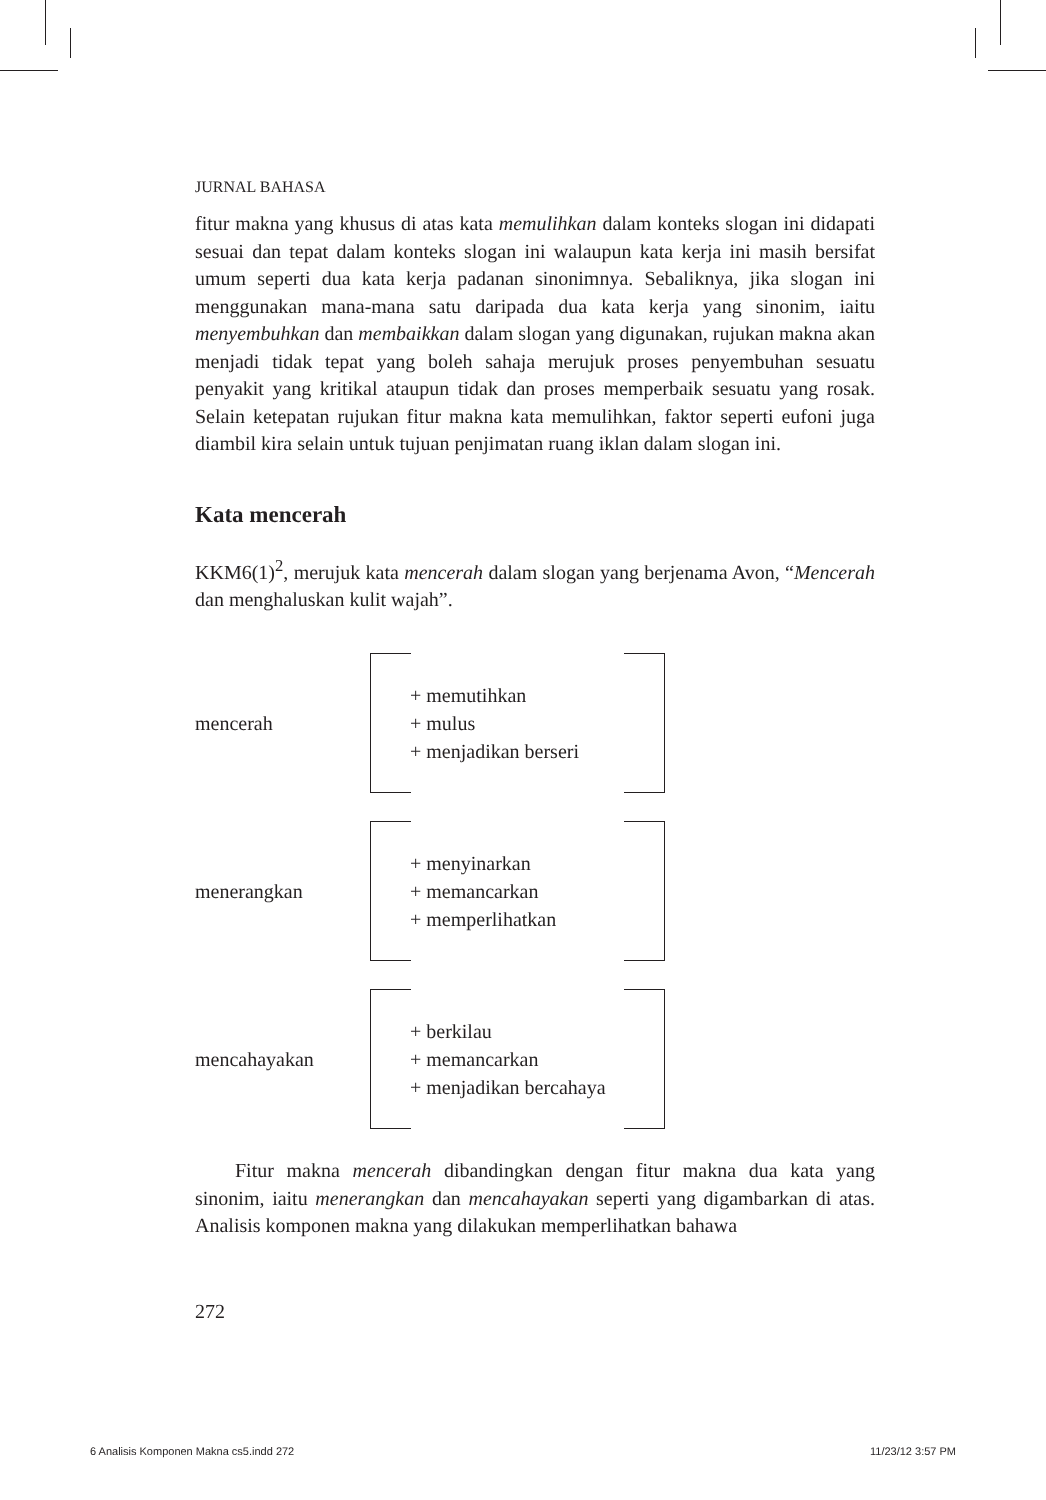JURNAL BAHASA
fitur makna yang khusus di atas kata memulihkan dalam konteks slogan ini didapati sesuai dan tepat dalam konteks slogan ini walaupun kata kerja ini masih bersifat umum seperti dua kata kerja padanan sinonimnya. Sebaliknya, jika slogan ini menggunakan mana-mana satu daripada dua kata kerja yang sinonim, iaitu menyembuhkan dan membaikkan dalam slogan yang digunakan, rujukan makna akan menjadi tidak tepat yang boleh sahaja merujuk proses penyembuhan sesuatu penyakit yang kritikal ataupun tidak dan proses memperbaik sesuatu yang rosak. Selain ketepatan rujukan fitur makna kata memulihkan, faktor seperti eufoni juga diambil kira selain untuk tujuan penjimatan ruang iklan dalam slogan ini.
Kata mencerah
KKM6(1)<sup>2</sup>, merujuk kata mencerah dalam slogan yang berjenama Avon, “Mencerah dan menghaluskan kulit wajah”.
mencerah
+ memutihkan
+ mulus
+ menjadikan berseri
menerangkan
+ menyinarkan
+ memancarkan
+ memperlihatkan
mencahayakan
+ berkilau
+ memancarkan
+ menjadikan bercahaya
Fitur makna mencerah dibandingkan dengan fitur makna dua kata yang sinonim, iaitu menerangkan dan mencahayakan seperti yang digambarkan di atas. Analisis komponen makna yang dilakukan memperlihatkan bahawa
272
6 Analisis Komponen Makna cs5.indd 272 11/23/12 3:57 PM